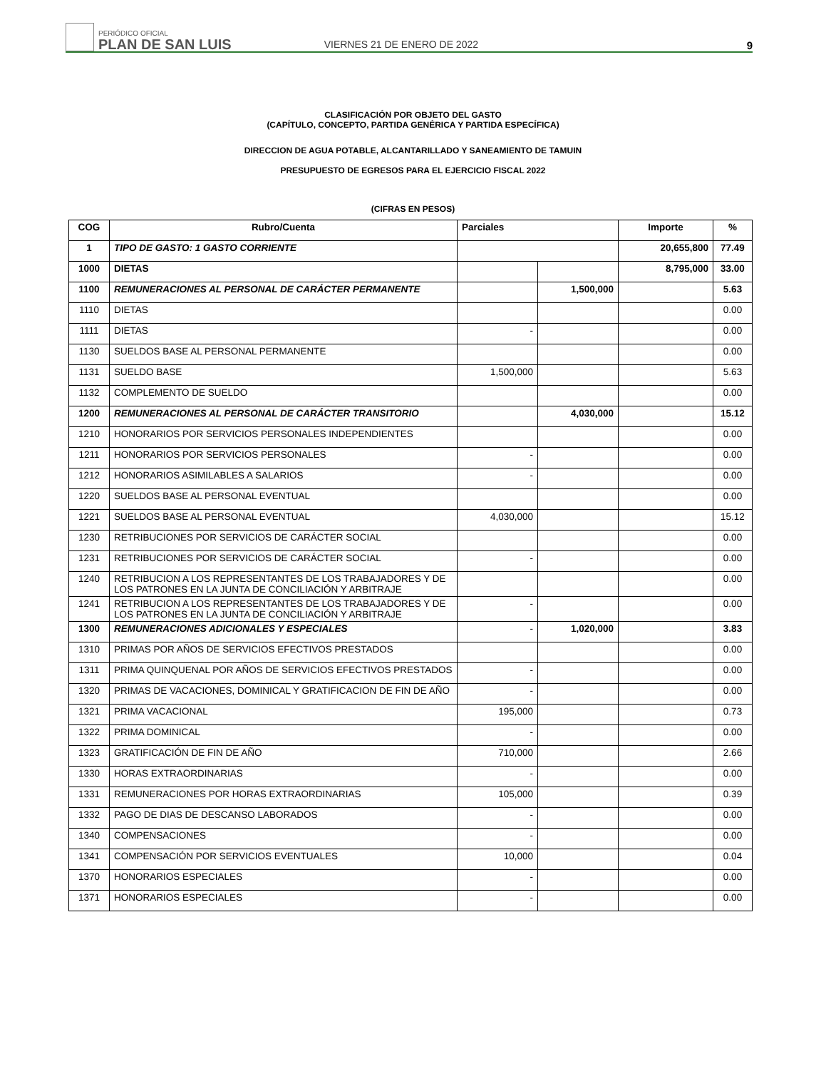PERIÓDICO OFICIAL
PLAN DE SAN LUIS
VIERNES 21 DE ENERO DE 2022
9
CLASIFICACIÓN POR OBJETO DEL GASTO
(CAPÍTULO, CONCEPTO, PARTIDA GENÉRICA Y PARTIDA ESPECÍFICA)
DIRECCION DE AGUA POTABLE, ALCANTARILLADO Y SANEAMIENTO DE TAMUIN
PRESUPUESTO DE EGRESOS PARA EL EJERCICIO FISCAL 2022
(CIFRAS EN PESOS)
| COG | Rubro/Cuenta | Parciales | | Importe | % |
| --- | --- | --- | --- | --- | --- |
| 1 | TIPO DE GASTO: 1 GASTO CORRIENTE | | | 20,655,800 | 77.49 |
| 1000 | DIETAS | | | 8,795,000 | 33.00 |
| 1100 | REMUNERACIONES AL PERSONAL DE CARÁCTER PERMANENTE | | 1,500,000 | | 5.63 |
| 1110 | DIETAS | | | | 0.00 |
| 1111 | DIETAS | - | | | 0.00 |
| 1130 | SUELDOS BASE AL PERSONAL PERMANENTE | | | | 0.00 |
| 1131 | SUELDO BASE | 1,500,000 | | | 5.63 |
| 1132 | COMPLEMENTO DE SUELDO | | | | 0.00 |
| 1200 | REMUNERACIONES AL PERSONAL DE CARÁCTER TRANSITORIO | | 4,030,000 | | 15.12 |
| 1210 | HONORARIOS POR SERVICIOS PERSONALES INDEPENDIENTES | | | | 0.00 |
| 1211 | HONORARIOS POR SERVICIOS PERSONALES | - | | | 0.00 |
| 1212 | HONORARIOS ASIMILABLES A SALARIOS | - | | | 0.00 |
| 1220 | SUELDOS BASE AL PERSONAL EVENTUAL | | | | 0.00 |
| 1221 | SUELDOS BASE AL PERSONAL EVENTUAL | 4,030,000 | | | 15.12 |
| 1230 | RETRIBUCIONES POR SERVICIOS DE CARÁCTER SOCIAL | | | | 0.00 |
| 1231 | RETRIBUCIONES POR SERVICIOS DE CARÁCTER SOCIAL | - | | | 0.00 |
| 1240 | RETRIBUCION A LOS REPRESENTANTES DE LOS TRABAJADORES Y DE LOS PATRONES EN LA JUNTA DE CONCILIACIÓN Y ARBITRAJE | | | | 0.00 |
| 1241 | RETRIBUCION A LOS REPRESENTANTES DE LOS TRABAJADORES Y DE LOS PATRONES EN LA JUNTA DE CONCILIACIÓN Y ARBITRAJE | - | | | 0.00 |
| 1300 | REMUNERACIONES ADICIONALES Y ESPECIALES | - | 1,020,000 | | 3.83 |
| 1310 | PRIMAS POR AÑOS DE SERVICIOS EFECTIVOS PRESTADOS | | | | 0.00 |
| 1311 | PRIMA QUINQUENAL POR AÑOS DE SERVICIOS EFECTIVOS PRESTADOS | - | | | 0.00 |
| 1320 | PRIMAS DE VACACIONES, DOMINICAL Y GRATIFICACION DE FIN DE AÑO | - | | | 0.00 |
| 1321 | PRIMA VACACIONAL | 195,000 | | | 0.73 |
| 1322 | PRIMA DOMINICAL | - | | | 0.00 |
| 1323 | GRATIFICACIÓN DE FIN DE AÑO | 710,000 | | | 2.66 |
| 1330 | HORAS EXTRAORDINARIAS | - | | | 0.00 |
| 1331 | REMUNERACIONES POR HORAS EXTRAORDINARIAS | 105,000 | | | 0.39 |
| 1332 | PAGO DE DIAS DE DESCANSO LABORADOS | - | | | 0.00 |
| 1340 | COMPENSACIONES | - | | | 0.00 |
| 1341 | COMPENSACIÓN POR SERVICIOS EVENTUALES | 10,000 | | | 0.04 |
| 1370 | HONORARIOS ESPECIALES | - | | | 0.00 |
| 1371 | HONORARIOS ESPECIALES | - | | | 0.00 |